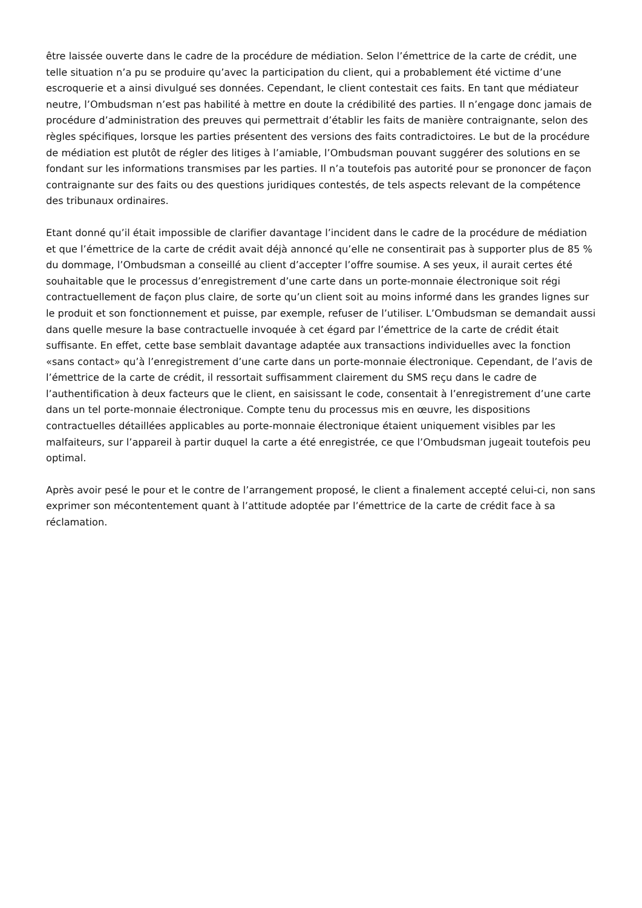être laissée ouverte dans le cadre de la procédure de médiation. Selon l’émettrice de la carte de crédit, une telle situation n’a pu se produire qu’avec la participation du client, qui a probablement été victime d’une escroquerie et a ainsi divulgué ses données. Cependant, le client contestait ces faits. En tant que médiateur neutre, l’Ombudsman n’est pas habilité à mettre en doute la crédibilité des parties. Il n’engage donc jamais de procédure d’administration des preuves qui permettrait d’établir les faits de manière contraignante, selon des règles spécifiques, lorsque les parties présentent des versions des faits contradictoires. Le but de la procédure de médiation est plutôt de régler des litiges à l’amiable, l’Ombudsman pouvant suggérer des solutions en se fondant sur les informations transmises par les parties. Il n’a toutefois pas autorité pour se prononcer de façon contraignante sur des faits ou des questions juridiques contestés, de tels aspects relevant de la compétence des tribunaux ordinaires.
Etant donné qu’il était impossible de clarifier davantage l’incident dans le cadre de la procédure de médiation et que l’émettrice de la carte de crédit avait déjà annoncé qu’elle ne consentirait pas à supporter plus de 85 % du dommage, l’Ombudsman a conseillé au client d’accepter l’offre soumise. A ses yeux, il aurait certes été souhaitable que le processus d’enregistrement d’une carte dans un porte-monnaie électronique soit régi contractuellement de façon plus claire, de sorte qu’un client soit au moins informé dans les grandes lignes sur le produit et son fonctionnement et puisse, par exemple, refuser de l’utiliser. L’Ombudsman se demandait aussi dans quelle mesure la base contractuelle invoquée à cet égard par l’émettrice de la carte de crédit était suffisante. En effet, cette base semblait davantage adaptée aux transactions individuelles avec la fonction «sans contact» qu’à l’enregistrement d’une carte dans un porte-monnaie électronique. Cependant, de l’avis de l’émettrice de la carte de crédit, il ressortait suffisamment clairement du SMS reçu dans le cadre de l’authentification à deux facteurs que le client, en saisissant le code, consentait à l’enregistrement d’une carte dans un tel porte-monnaie électronique. Compte tenu du processus mis en œuvre, les dispositions contractuelles détaillées applicables au porte-monnaie électronique étaient uniquement visibles par les malfaiteurs, sur l’appareil à partir duquel la carte a été enregistrée, ce que l’Ombudsman jugeait toutefois peu optimal.
Après avoir pesé le pour et le contre de l’arrangement proposé, le client a finalement accepté celui-ci, non sans exprimer son mécontentement quant à l’attitude adoptée par l’émettrice de la carte de crédit face à sa réclamation.